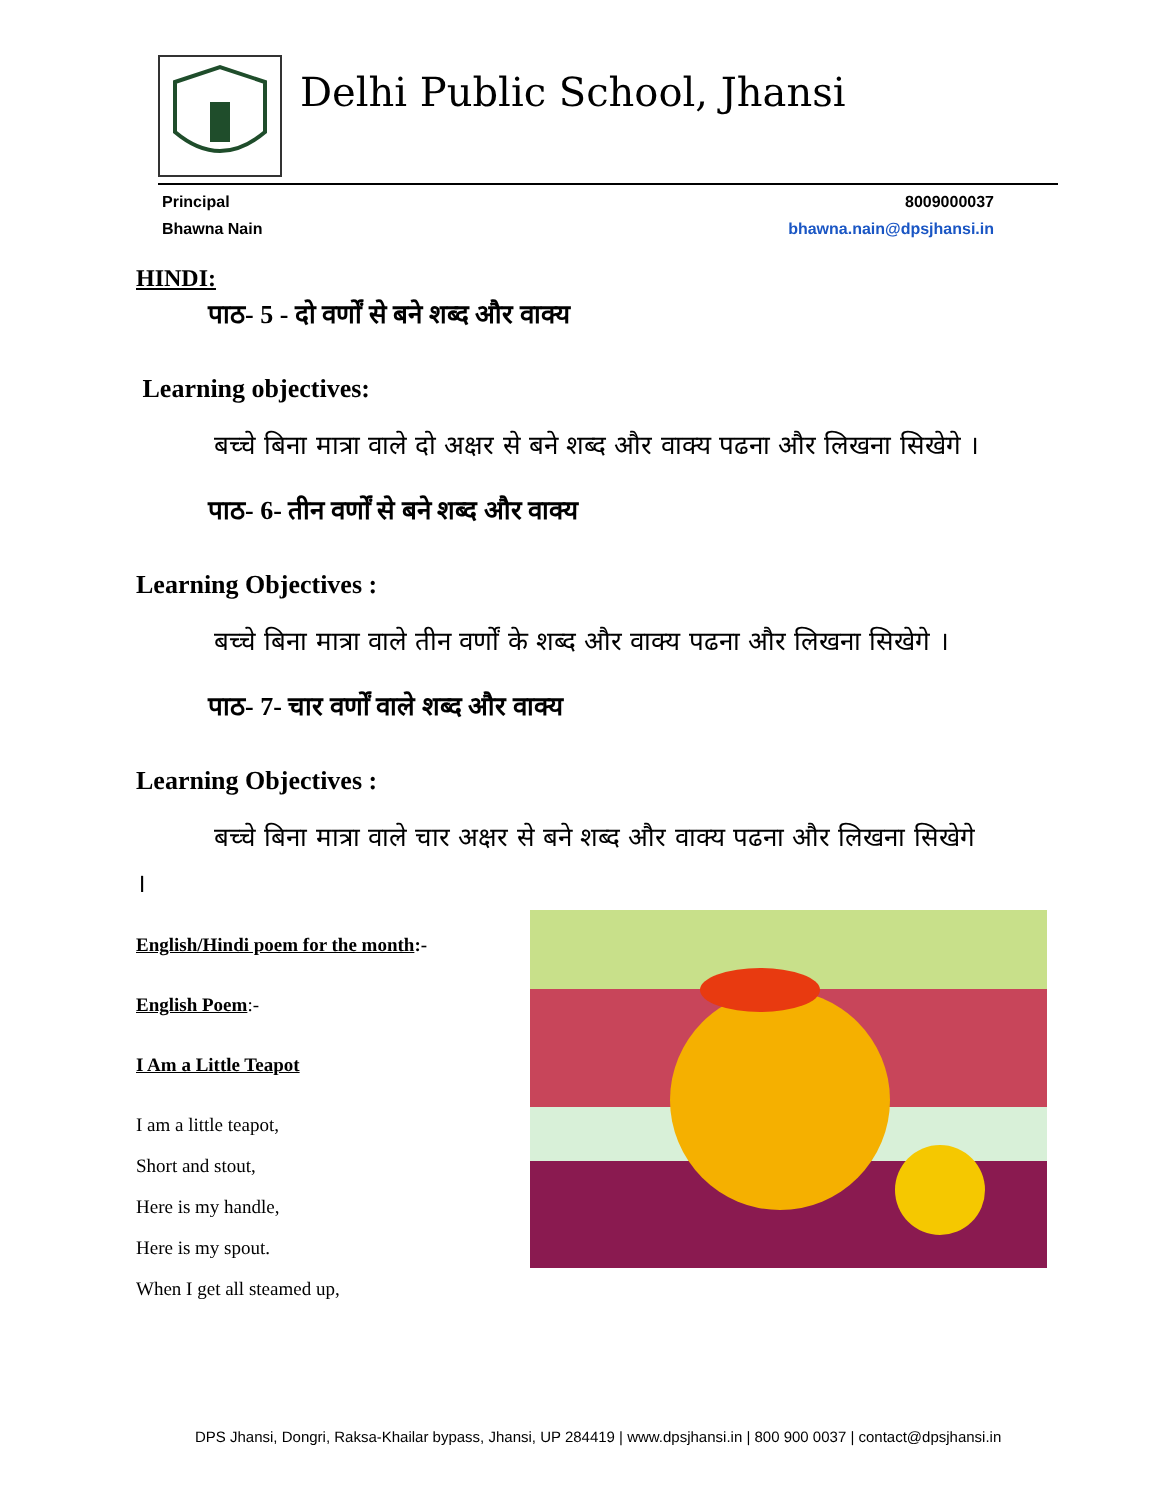Delhi Public School, Jhansi
Principal 8009000037
Bhawna Nain bhawna.nain@dpsjhansi.in
HINDI:
पाठ- 5 - दो वर्णों से बने शब्द और वाक्य
Learning objectives:
बच्चे बिना मात्रा वाले दो अक्षर से बने शब्द और वाक्य पढना और लिखना सिखेगे ।
पाठ- 6- तीन वर्णों से बने शब्द और वाक्य
Learning Objectives :
बच्चे बिना मात्रा वाले तीन वर्णों के शब्द और वाक्य पढना और लिखना सिखेगे ।
पाठ- 7- चार वर्णों वाले शब्द और वाक्य
Learning Objectives :
बच्चे बिना मात्रा वाले चार अक्षर से बने शब्द और वाक्य पढना और लिखना सिखेगे ।
English/Hindi poem for the month:-
English Poem:-
I Am a Little Teapot
I am a little teapot,
Short and stout,
Here is my handle,
Here is my spout.
When I get all steamed up,
DPS Jhansi, Dongri, Raksa-Khailar bypass, Jhansi, UP 284419 | www.dpsjhansi.in | 800 900 0037 | contact@dpsjhansi.in